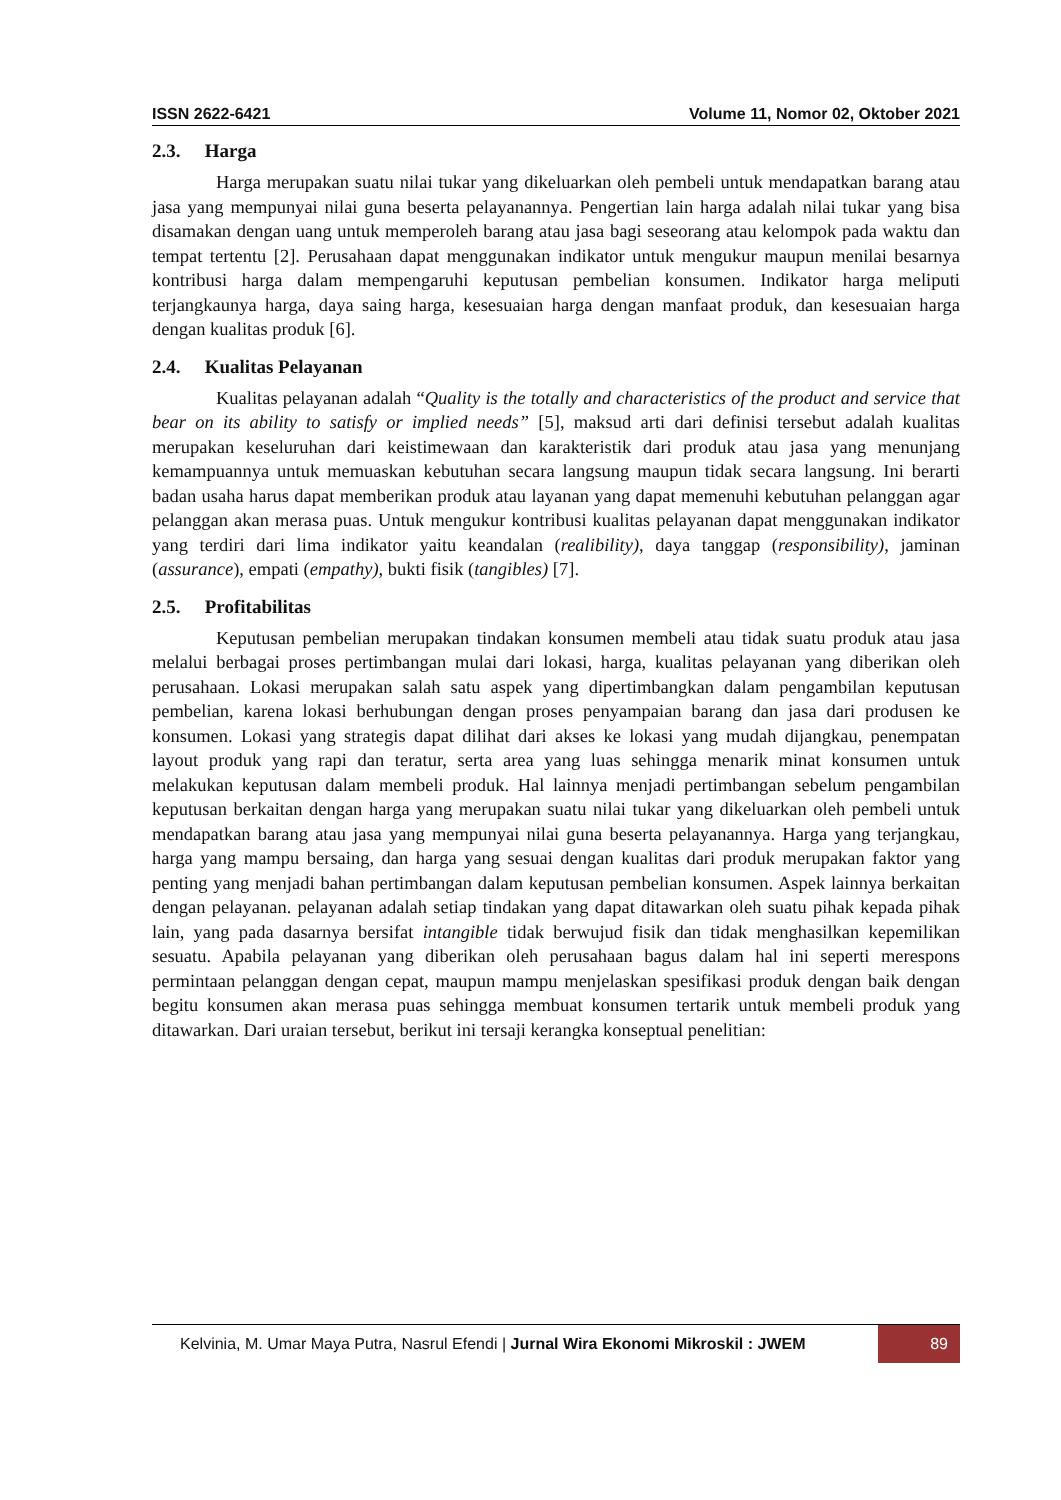ISSN 2622-6421 Volume 11, Nomor 02, Oktober 2021
2.3. Harga
Harga merupakan suatu nilai tukar yang dikeluarkan oleh pembeli untuk mendapatkan barang atau jasa yang mempunyai nilai guna beserta pelayanannya. Pengertian lain harga adalah nilai tukar yang bisa disamakan dengan uang untuk memperoleh barang atau jasa bagi seseorang atau kelompok pada waktu dan tempat tertentu [2]. Perusahaan dapat menggunakan indikator untuk mengukur maupun menilai besarnya kontribusi harga dalam mempengaruhi keputusan pembelian konsumen. Indikator harga meliputi terjangkaunya harga, daya saing harga, kesesuaian harga dengan manfaat produk, dan kesesuaian harga dengan kualitas produk [6].
2.4. Kualitas Pelayanan
Kualitas pelayanan adalah “Quality is the totally and characteristics of the product and service that bear on its ability to satisfy or implied needs” [5], maksud arti dari definisi tersebut adalah kualitas merupakan keseluruhan dari keistimewaan dan karakteristik dari produk atau jasa yang menunjang kemampuannya untuk memuaskan kebutuhan secara langsung maupun tidak secara langsung. Ini berarti badan usaha harus dapat memberikan produk atau layanan yang dapat memenuhi kebutuhan pelanggan agar pelanggan akan merasa puas. Untuk mengukur kontribusi kualitas pelayanan dapat menggunakan indikator yang terdiri dari lima indikator yaitu keandalan (realibility), daya tanggap (responsibility), jaminan (assurance), empati (empathy), bukti fisik (tangibles) [7].
2.5. Profitabilitas
Keputusan pembelian merupakan tindakan konsumen membeli atau tidak suatu produk atau jasa melalui berbagai proses pertimbangan mulai dari lokasi, harga, kualitas pelayanan yang diberikan oleh perusahaan. Lokasi merupakan salah satu aspek yang dipertimbangkan dalam pengambilan keputusan pembelian, karena lokasi berhubungan dengan proses penyampaian barang dan jasa dari produsen ke konsumen. Lokasi yang strategis dapat dilihat dari akses ke lokasi yang mudah dijangkau, penempatan layout produk yang rapi dan teratur, serta area yang luas sehingga menarik minat konsumen untuk melakukan keputusan dalam membeli produk. Hal lainnya menjadi pertimbangan sebelum pengambilan keputusan berkaitan dengan harga yang merupakan suatu nilai tukar yang dikeluarkan oleh pembeli untuk mendapatkan barang atau jasa yang mempunyai nilai guna beserta pelayanannya. Harga yang terjangkau, harga yang mampu bersaing, dan harga yang sesuai dengan kualitas dari produk merupakan faktor yang penting yang menjadi bahan pertimbangan dalam keputusan pembelian konsumen. Aspek lainnya berkaitan dengan pelayanan. pelayanan adalah setiap tindakan yang dapat ditawarkan oleh suatu pihak kepada pihak lain, yang pada dasarnya bersifat intangible tidak berwujud fisik dan tidak menghasilkan kepemilikan sesuatu. Apabila pelayanan yang diberikan oleh perusahaan bagus dalam hal ini seperti merespons permintaan pelanggan dengan cepat, maupun mampu menjelaskan spesifikasi produk dengan baik dengan begitu konsumen akan merasa puas sehingga membuat konsumen tertarik untuk membeli produk yang ditawarkan. Dari uraian tersebut, berikut ini tersaji kerangka konseptual penelitian:
Kelvinia, M. Umar Maya Putra, Nasrul Efendi | Jurnal Wira Ekonomi Mikroskil : JWEM
89